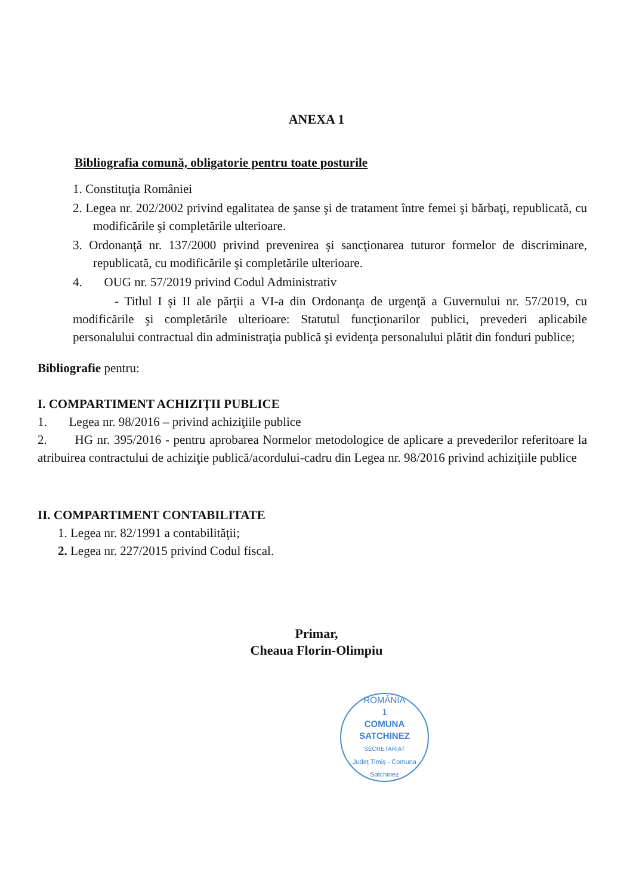ANEXA 1
Bibliografia comună, obligatorie pentru toate posturile
1. Constituţia României
2. Legea nr. 202/2002 privind egalitatea de şanse şi de tratament între femei şi bărbaţi, republicată, cu modificările şi completările ulterioare.
3. Ordonanţă nr. 137/2000 privind prevenirea şi sancţionarea tuturor formelor de discriminare, republicată, cu modificările şi completările ulterioare.
4. OUG nr. 57/2019 privind Codul Administrativ
- Titlul I şi II ale părţii a VI-a din Ordonanţa de urgenţă a Guvernului nr. 57/2019, cu modificările şi completările ulterioare: Statutul funcţionarilor publici, prevederi aplicabile personalului contractual din administraţia publică şi evidenţa personalului plătit din fonduri publice;
Bibliografie pentru:
I. COMPARTIMENT ACHIZIŢII PUBLICE
1. Legea nr. 98/2016 – privind achiziţiile publice
2. HG nr. 395/2016 - pentru aprobarea Normelor metodologice de aplicare a prevederilor referitoare la atribuirea contractului de achiziţie publică/acordului-cadru din Legea nr. 98/2016 privind achiziţiile publice
II. COMPARTIMENT CONTABILITATE
1. Legea nr. 82/1991 a contabilităţii;
2. Legea nr. 227/2015 privind Codul fiscal.
Primar,
Cheaua Florin-Olimpiu
ROMÂNIA
1
COMUNA
SATCHINEZ
SECRETARIAT
Judeţ Timiş - Comuna Satchinez